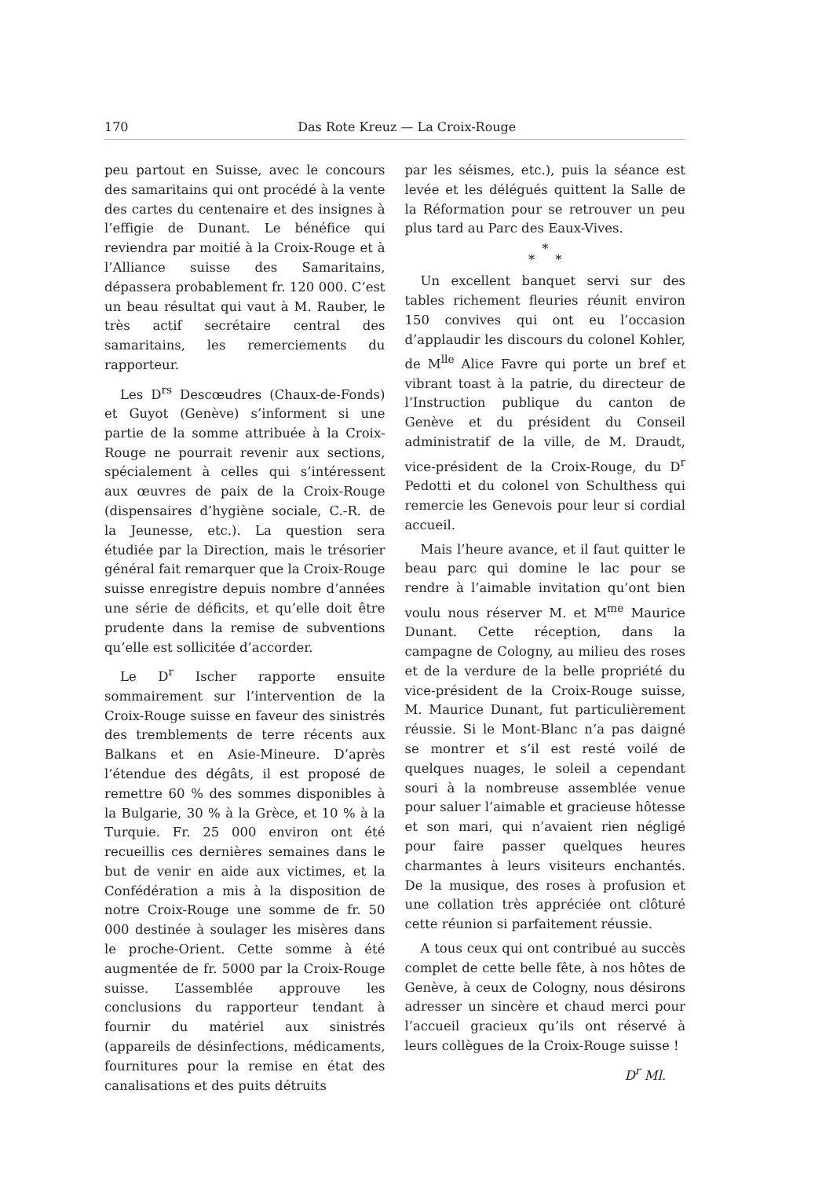170 Das Rote Kreuz — La Croix-Rouge
peu partout en Suisse, avec le concours des samaritains qui ont procédé à la vente des cartes du centenaire et des insignes à l’effigie de Dunant. Le bénéfice qui reviendra par moitié à la Croix-Rouge et à l’Alliance suisse des Samaritains, dépassera probablement fr. 120 000. C’est un beau résultat qui vaut à M. Rauber, le très actif secrétaire central des samaritains, les remerciements du rapporteur.
Les D<sup>rs</sup> Descœudres (Chaux-de-Fonds) et Guyot (Genève) s’informent si une partie de la somme attribuée à la Croix-Rouge ne pourrait revenir aux sections, spécialement à celles qui s’intéressent aux œuvres de paix de la Croix-Rouge (dispensaires d’hygiène sociale, C.-R. de la Jeunesse, etc.). La question sera étudiée par la Direction, mais le trésorier général fait remarquer que la Croix-Rouge suisse enregistre depuis nombre d’années une série de déficits, et qu’elle doit être prudente dans la remise de subventions qu’elle est sollicitée d’accorder.
Le D<sup>r</sup> Ischer rapporte ensuite sommairement sur l’intervention de la Croix-Rouge suisse en faveur des sinistrés des tremblements de terre récents aux Balkans et en Asie-Mineure. D’après l’étendue des dégâts, il est proposé de remettre 60 % des sommes disponibles à la Bulgarie, 30 % à la Grèce, et 10 % à la Turquie. Fr. 25 000 environ ont été recueillis ces dernières semaines dans le but de venir en aide aux victimes, et la Confédération a mis à la disposition de notre Croix-Rouge une somme de fr. 50 000 destinée à soulager les misères dans le proche-Orient. Cette somme à été augmentée de fr. 5000 par la Croix-Rouge suisse. L’assemblée approuve les conclusions du rapporteur tendant à fournir du matériel aux sinistrés (appareils de désinfections, médicaments, fournitures pour la remise en état des canalisations et des puits détruits
par les séismes, etc.), puis la séance est levée et les délégués quittent la Salle de la Réformation pour se retrouver un peu plus tard au Parc des Eaux-Vives.
*
* *
Un excellent banquet servi sur des tables richement fleuries réunit environ 150 convives qui ont eu l’occasion d’applaudir les discours du colonel Kohler, de M<sup>lle</sup> Alice Favre qui porte un bref et vibrant toast à la patrie, du directeur de l’Instruction publique du canton de Genève et du président du Conseil administratif de la ville, de M. Draudt, vice-président de la Croix-Rouge, du D<sup>r</sup> Pedotti et du colonel von Schulthess qui remercie les Genevois pour leur si cordial accueil.
Mais l’heure avance, et il faut quitter le beau parc qui domine le lac pour se rendre à l’aimable invitation qu’ont bien voulu nous réserver M. et M<sup>me</sup> Maurice Dunant. Cette réception, dans la campagne de Cologny, au milieu des roses et de la verdure de la belle propriété du vice-président de la Croix-Rouge suisse, M. Maurice Dunant, fut particulièrement réussie. Si le Mont-Blanc n’a pas daigné se montrer et s’il est resté voilé de quelques nuages, le soleil a cependant souri à la nombreuse assemblée venue pour saluer l’aimable et gracieuse hôtesse et son mari, qui n’avaient rien négligé pour faire passer quelques heures charmantes à leurs visiteurs enchantés. De la musique, des roses à profusion et une collation très appréciée ont clôturé cette réunion si parfaitement réussie.
A tous ceux qui ont contribué au succès complet de cette belle fête, à nos hôtes de Genève, à ceux de Cologny, nous désirons adresser un sincère et chaud merci pour l’accueil gracieux qu’ils ont réservé à leurs collègues de la Croix-Rouge suisse !
D<sup>r</sup> Ml.